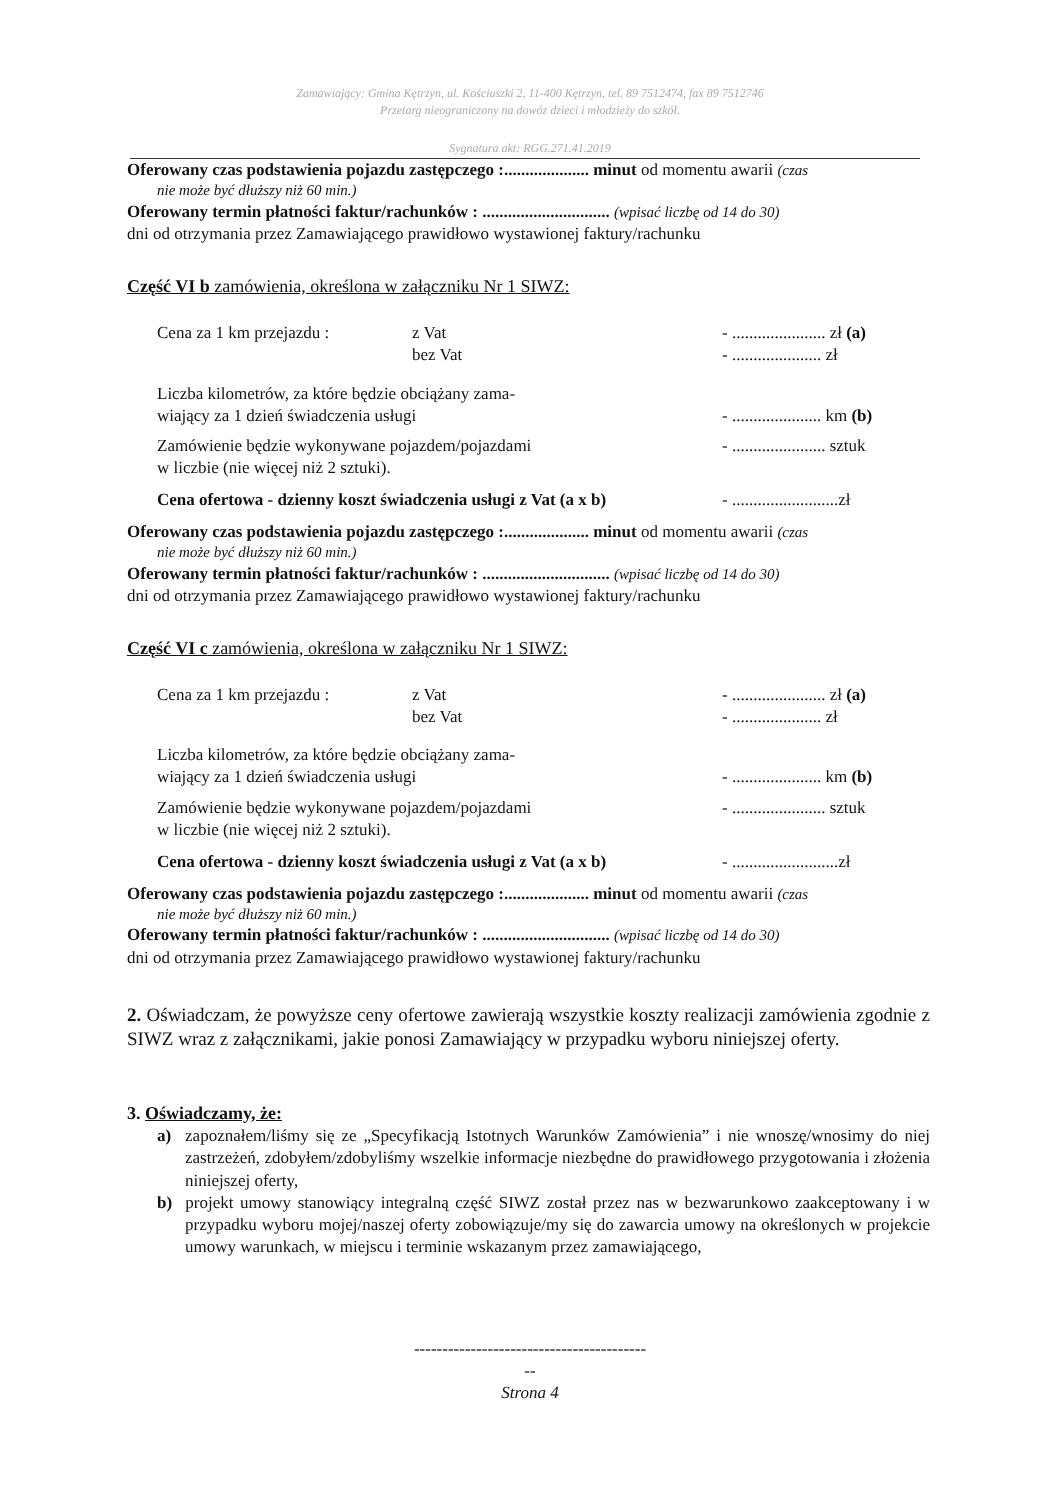Zamawiający: Gmina Kętrzyn, ul. Kościuszki 2, 11-400 Kętrzyn, tel. 89 7512474, fax 89 7512746
Przetarg nieograniczony na dowóz dzieci i młodzieży do szkół.
Sygnatura akt: RGG.271.41.2019
Oferowany czas podstawienia pojazdu zastępczego :.................... minut od momentu awarii (czas
nie może być dłuższy niż 60 min.)
Oferowany termin płatności faktur/rachunków : .............................. (wpisać liczbę od 14 do 30)
dni od otrzymania przez Zamawiającego prawidłowo wystawionej faktury/rachunku
Część VI b zamówienia, określona w załączniku Nr 1 SIWZ:
Cena za 1 km przejazdu : z Vat
bez Vat - ...................... zł (a)
- ..................... zł
Liczba kilometrów, za które będzie obciążany zama-
wiający za 1 dzień świadczenia usługi
- ..................... km (b)
Zamówienie będzie wykonywane pojazdem/pojazdami
w liczbie (nie więcej niż 2 sztuki). - ...................... sztuk
Cena ofertowa - dzienny koszt świadczenia usługi z Vat (a x b) - .........................zł
Oferowany czas podstawienia pojazdu zastępczego :.................... minut od momentu awarii (czas
nie może być dłuższy niż 60 min.)
Oferowany termin płatności faktur/rachunków : .............................. (wpisać liczbę od 14 do 30)
dni od otrzymania przez Zamawiającego prawidłowo wystawionej faktury/rachunku
Część VI c zamówienia, określona w załączniku Nr 1 SIWZ:
Cena za 1 km przejazdu : z Vat
bez Vat - ...................... zł (a)
- ..................... zł
Liczba kilometrów, za które będzie obciążany zama-
wiający za 1 dzień świadczenia usługi
- ..................... km (b)
Zamówienie będzie wykonywane pojazdem/pojazdami
w liczbie (nie więcej niż 2 sztuki). - ...................... sztuk
Cena ofertowa - dzienny koszt świadczenia usługi z Vat (a x b) - .........................zł
Oferowany czas podstawienia pojazdu zastępczego :.................... minut od momentu awarii (czas
nie może być dłuższy niż 60 min.)
Oferowany termin płatności faktur/rachunków : .............................. (wpisać liczbę od 14 do 30)
dni od otrzymania przez Zamawiającego prawidłowo wystawionej faktury/rachunku
2. Oświadczam, że powyższe ceny ofertowe zawierają wszystkie koszty realizacji zamówienia zgodnie z SIWZ wraz z załącznikami, jakie ponosi Zamawiający w przypadku wyboru niniejszej oferty.
3. Oświadczamy, że:
a) zapoznałem/liśmy się ze „Specyfikacją Istotnych Warunków Zamówienia” i nie wnoszę/wnosimy do niej zastrzeżeń, zdobyłem/zdobyliśmy wszelkie informacje niezbędne do prawidłowego przygotowania i złożenia niniejszej oferty,
b) projekt umowy stanowiący integralną część SIWZ został przez nas w bezwarunkowo zaakceptowany i w przypadku wyboru mojej/naszej oferty zobowiązuje/my się do zawarcia umowy na określonych w projekcie umowy warunkach, w miejscu i terminie wskazanym przez zamawiającego,
-----------------------------------------
--
Strona 4